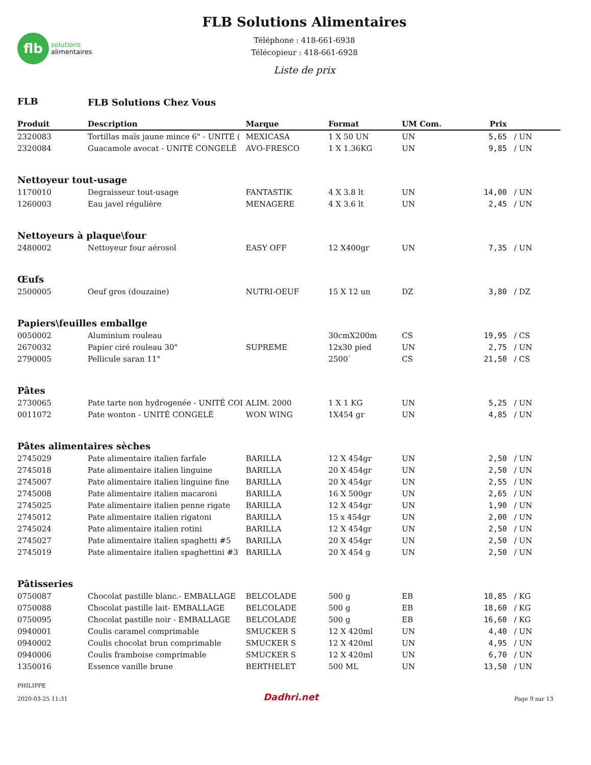flb
solutions
alimentaires
FLB Solutions Alimentaires
Téléphone : 418-661-6938
Télécopieur : 418-661-6928
Liste de prix
| FLB | FLB Solutions Chez Vous | | | | | |
| Produit | Description | Marque | Format | UM Com. | Prix | |
| 2320083 | Tortillas maïs jaune mince 6" - UNITÉ ( | MEXICASA | 1 X 50 UN | UN | 5,65 | / UN |
| 2320084 | Guacamole avocat - UNITÉ CONGELÉ | AVO-FRESCO | 1 X 1.36KG | UN | 9,85 | / UN |
| Nettoyeur tout-usage | | | | | | |
| 1170010 | Degraisseur tout-usage | FANTASTIK | 4 X 3.8 lt | UN | 14,00 | / UN |
| 1260003 | Eau javel régulière | MENAGERE | 4 X 3.6 lt | UN | 2,45 | / UN |
| Nettoyeurs à plaque\four | | | | | | |
| 2480002 | Nettoyeur four aérosol | EASY OFF | 12 X400gr | UN | 7,35 | / UN |
| Œufs | | | | | | |
| 2500005 | Oeuf gros (douzaine) | NUTRI-OEUF | 15 X 12 un | DZ | 3,80 | / DZ |
| Papiers\feuilles emballge | | | | | | |
| 0050002 | Aluminium rouleau | | 30cmX200m | CS | 19,95 | / CS |
| 2670032 | Papier ciré rouleau 30" | SUPREME | 12x30 pied | UN | 2,75 | / UN |
| 2790005 | Pellicule saran 11" | | 2500` | CS | 21,50 | / CS |
| Pâtes | | | | | | |
| 2730065 | Pate tarte non hydrogenée - UNITÉ COI | ALIM. 2000 | 1 X 1 KG | UN | 5,25 | / UN |
| 0011072 | Pate wonton - UNITÉ CONGELÉ | WON WING | 1X454 gr | UN | 4,85 | / UN |
| Pâtes alimentaires sèches | | | | | | |
| 2745029 | Pate alimentaire italien farfale | BARILLA | 12 X 454gr | UN | 2,50 | / UN |
| 2745018 | Pate alimentaire italien linguine | BARILLA | 20 X 454gr | UN | 2,50 | / UN |
| 2745007 | Pate alimentaire italien linguine fine | BARILLA | 20 X 454gr | UN | 2,55 | / UN |
| 2745008 | Pate alimentaire italien macaroni | BARILLA | 16 X 500gr | UN | 2,65 | / UN |
| 2745025 | Pate alimentaire italien penne rigate | BARILLA | 12 X 454gr | UN | 1,90 | / UN |
| 2745012 | Pate alimentaire italien rigatoni | BARILLA | 15 x 454gr | UN | 2,00 | / UN |
| 2745024 | Pate alimentaire italien rotini | BARILLA | 12 X 454gr | UN | 2,50 | / UN |
| 2745027 | Pate alimentaire italien spaghetti #5 | BARILLA | 20 X 454gr | UN | 2,50 | / UN |
| 2745019 | Pate alimentaire italien spaghettini #3 | BARILLA | 20 X 454 g | UN | 2,50 | / UN |
| Pâtisseries | | | | | | |
| 0750087 | Chocolat pastille blanc.- EMBALLAGE | BELCOLADE | 500 g | EB | 18,85 | / KG |
| 0750088 | Chocolat pastille lait- EMBALLAGE | BELCOLADE | 500 g | EB | 18,60 | / KG |
| 0750095 | Chocolat pastille noir - EMBALLAGE | BELCOLADE | 500 g | EB | 16,60 | / KG |
| 0940001 | Coulis caramel comprimable | SMUCKER S | 12 X 420ml | UN | 4,40 | / UN |
| 0940002 | Coulis chocolat brun comprimable | SMUCKER S | 12 X 420ml | UN | 4,95 | / UN |
| 0940006 | Coulis framboise comprimable | SMUCKER S | 12 X 420ml | UN | 6,70 | / UN |
| 1350016 | Essence vanille brune | BERTHELET | 500 ML | UN | 13,50 | / UN |
PHILIPPE
2020-03-25 11:31
Dadhri.net
Page 9 sur 13